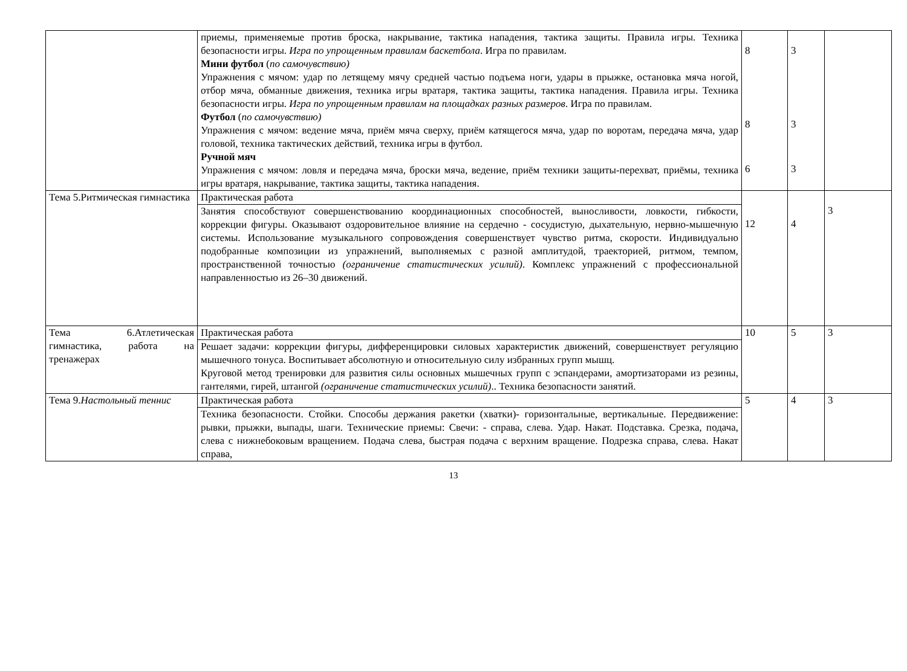| | приемы, применяемые против броска, накрывание, тактика нападения, тактика защиты. Правила игры. Техника безопасности игры. Игра по упрощенным правилам баскетбола . Игра по правилам. Мини футбол ( по самочувствию) Упражнения с мячом: удар по летящему мячу средней частью подъема ноги, удары в прыжке, остановка мяча ногой, отбор мяча, обманные движения, техника игры вратаря, тактика защиты, тактика нападения. Правила игры. Техника безопасности игры. Игра по упрощенным правилам на площадках разных размеров . Игра по правилам. Футбол ( по самочувствию) Упражнения с мячом: ведение мяча, приём мяча сверху, приём катящегося мяча, удар по воротам, передача мяча, удар головой, техника тактических действий, техника игры в футбол. Ручной мяч Упражнения с мячом: ловля и передача мяча, броски мяча, ведение, приём техники защиты-перехват, приёмы, техника игры вратаря, накрывание, тактика защиты, тактика нападения. | 8 8 6 | 3 3 3 | |
| Тема 5.Ритмическая гимнастика | Практическая работа | 12 | 4 | 3 |
| | Занятия способствуют совершенствованию координационных способностей, выносливости, ловкости, гибкости, коррекции фигуры. Оказывают оздоровительное влияние на сердечно - сосудистую, дыхательную, нервно-мышечную системы. Использование музыкального сопровождения совершенствует чувство ритма, скорости. Индивидуально подобранные композиции из упражнений, выполняемых с разной амплитудой, траекторией, ритмом, темпом, пространственной точностью (ограничение статистических усилий) . Комплекс упражнений с профессиональной направленностью из 26–30 движений. | | | |
| Тема 6.Атлетическая гимнастика, работа на тренажерах | Практическая работа | 10 | 5 | 3 |
| | Решает задачи: коррекции фигуры, дифференцировки силовых характеристик движений, совершенствует регуляцию мышечного тонуса. Воспитывает абсолютную и относительную силу избранных групп мышц. Круговой метод тренировки для развития силы основных мышечных групп с эспандерами, амортизаторами из резины, гантелями, гирей, штангой (ограничение статистических усилий) .. Техника безопасности занятий. | | | |
| Тема 9. Настольный теннис | Практическая работа | 5 | 4 | 3 |
| | Техника безопасности. Стойки. Способы держания ракетки (хватки)- горизонтальные, вертикальные. Передвижение: рывки, прыжки, выпады, шаги. Технические приемы: Свечи: - справа, слева. Удар. Накат. Подставка. Срезка, подача, слева с нижнебоковым вращением. Подача слева, быстрая подача с верхним вращение. Подрезка справа, слева. Накат справа, | | | |
13